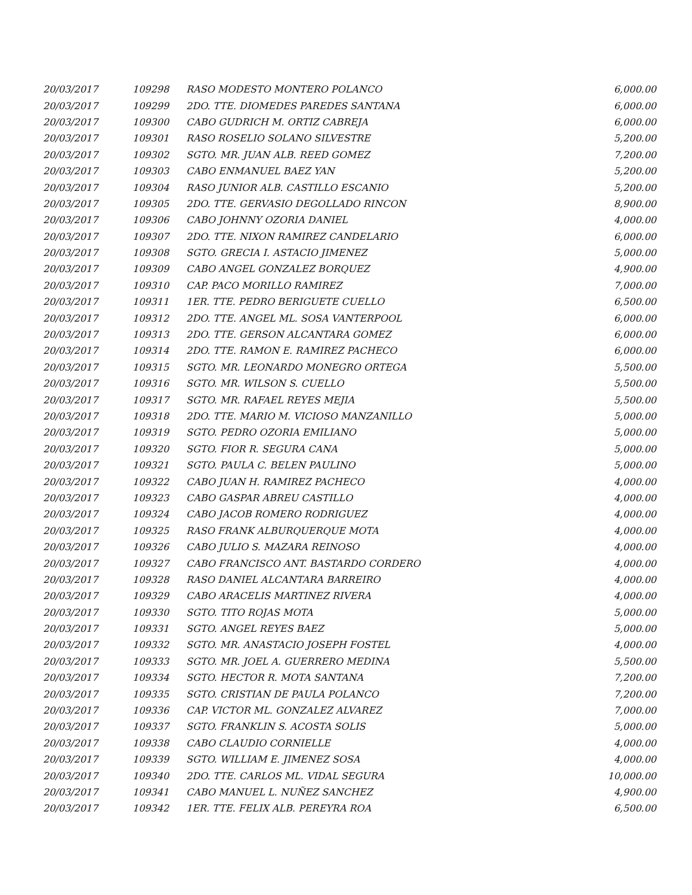| 20/03/2017 | 109298 | RASO MODESTO MONTERO POLANCO | 6,000.00 |
| 20/03/2017 | 109299 | 2DO. TTE. DIOMEDES PAREDES SANTANA | 6,000.00 |
| 20/03/2017 | 109300 | CABO GUDRICH M. ORTIZ CABREJA | 6,000.00 |
| 20/03/2017 | 109301 | RASO ROSELIO SOLANO SILVESTRE | 5,200.00 |
| 20/03/2017 | 109302 | SGTO. MR. JUAN ALB. REED GOMEZ | 7,200.00 |
| 20/03/2017 | 109303 | CABO ENMANUEL BAEZ YAN | 5,200.00 |
| 20/03/2017 | 109304 | RASO JUNIOR ALB. CASTILLO ESCANIO | 5,200.00 |
| 20/03/2017 | 109305 | 2DO. TTE. GERVASIO DEGOLLADO RINCON | 8,900.00 |
| 20/03/2017 | 109306 | CABO JOHNNY OZORIA DANIEL | 4,000.00 |
| 20/03/2017 | 109307 | 2DO. TTE. NIXON RAMIREZ CANDELARIO | 6,000.00 |
| 20/03/2017 | 109308 | SGTO. GRECIA I. ASTACIO JIMENEZ | 5,000.00 |
| 20/03/2017 | 109309 | CABO ANGEL GONZALEZ BORQUEZ | 4,900.00 |
| 20/03/2017 | 109310 | CAP. PACO MORILLO RAMIREZ | 7,000.00 |
| 20/03/2017 | 109311 | 1ER. TTE. PEDRO BERIGUETE CUELLO | 6,500.00 |
| 20/03/2017 | 109312 | 2DO. TTE. ANGEL ML. SOSA VANTERPOOL | 6,000.00 |
| 20/03/2017 | 109313 | 2DO. TTE. GERSON ALCANTARA GOMEZ | 6,000.00 |
| 20/03/2017 | 109314 | 2DO. TTE. RAMON E. RAMIREZ PACHECO | 6,000.00 |
| 20/03/2017 | 109315 | SGTO. MR. LEONARDO MONEGRO ORTEGA | 5,500.00 |
| 20/03/2017 | 109316 | SGTO. MR. WILSON S. CUELLO | 5,500.00 |
| 20/03/2017 | 109317 | SGTO. MR. RAFAEL REYES MEJIA | 5,500.00 |
| 20/03/2017 | 109318 | 2DO. TTE. MARIO M. VICIOSO MANZANILLO | 5,000.00 |
| 20/03/2017 | 109319 | SGTO. PEDRO OZORIA EMILIANO | 5,000.00 |
| 20/03/2017 | 109320 | SGTO. FIOR R. SEGURA CANA | 5,000.00 |
| 20/03/2017 | 109321 | SGTO. PAULA C. BELEN PAULINO | 5,000.00 |
| 20/03/2017 | 109322 | CABO JUAN H. RAMIREZ PACHECO | 4,000.00 |
| 20/03/2017 | 109323 | CABO GASPAR ABREU CASTILLO | 4,000.00 |
| 20/03/2017 | 109324 | CABO JACOB ROMERO RODRIGUEZ | 4,000.00 |
| 20/03/2017 | 109325 | RASO FRANK ALBURQUERQUE MOTA | 4,000.00 |
| 20/03/2017 | 109326 | CABO JULIO S. MAZARA REINOSO | 4,000.00 |
| 20/03/2017 | 109327 | CABO FRANCISCO ANT. BASTARDO CORDERO | 4,000.00 |
| 20/03/2017 | 109328 | RASO DANIEL ALCANTARA BARREIRO | 4,000.00 |
| 20/03/2017 | 109329 | CABO ARACELIS MARTINEZ RIVERA | 4,000.00 |
| 20/03/2017 | 109330 | SGTO. TITO ROJAS MOTA | 5,000.00 |
| 20/03/2017 | 109331 | SGTO. ANGEL REYES BAEZ | 5,000.00 |
| 20/03/2017 | 109332 | SGTO. MR. ANASTACIO JOSEPH FOSTEL | 4,000.00 |
| 20/03/2017 | 109333 | SGTO. MR. JOEL A. GUERRERO MEDINA | 5,500.00 |
| 20/03/2017 | 109334 | SGTO. HECTOR R. MOTA SANTANA | 7,200.00 |
| 20/03/2017 | 109335 | SGTO. CRISTIAN DE PAULA POLANCO | 7,200.00 |
| 20/03/2017 | 109336 | CAP. VICTOR ML. GONZALEZ ALVAREZ | 7,000.00 |
| 20/03/2017 | 109337 | SGTO. FRANKLIN S. ACOSTA SOLIS | 5,000.00 |
| 20/03/2017 | 109338 | CABO CLAUDIO CORNIELLE | 4,000.00 |
| 20/03/2017 | 109339 | SGTO. WILLIAM E. JIMENEZ SOSA | 4,000.00 |
| 20/03/2017 | 109340 | 2DO. TTE. CARLOS ML. VIDAL SEGURA | 10,000.00 |
| 20/03/2017 | 109341 | CABO MANUEL L. NUÑEZ SANCHEZ | 4,900.00 |
| 20/03/2017 | 109342 | 1ER. TTE. FELIX ALB. PEREYRA ROA | 6,500.00 |